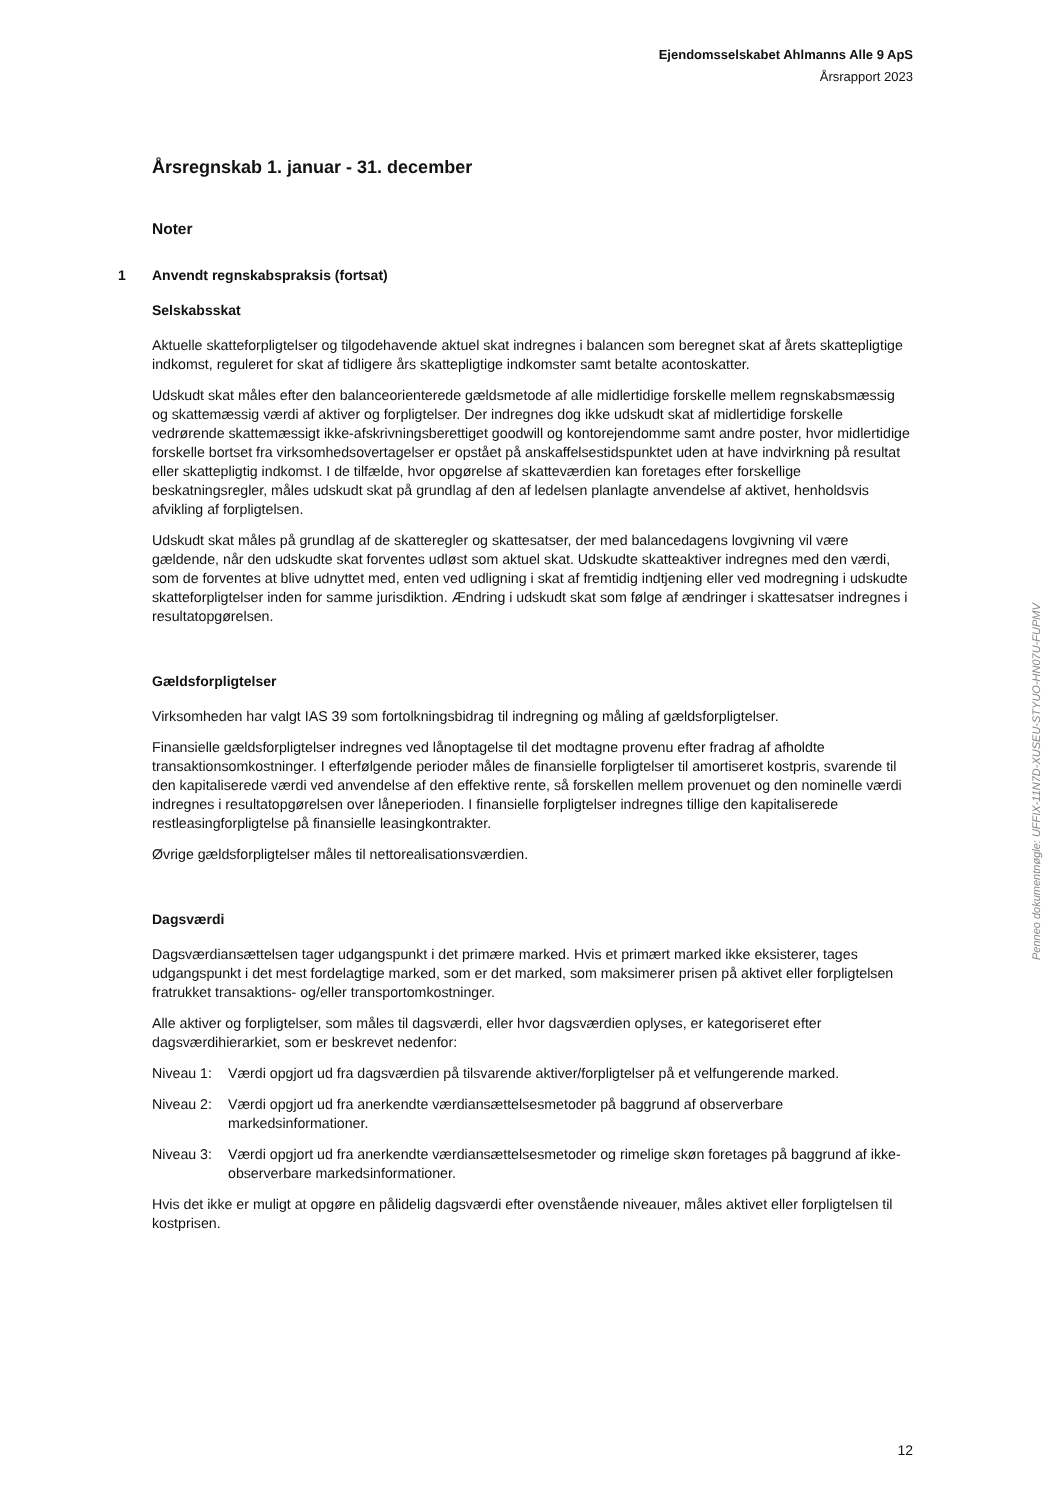Ejendomsselskabet Ahlmanns Alle 9 ApS
Årsrapport 2023
Årsregnskab 1. januar - 31. december
Noter
1 Anvendt regnskabspraksis (fortsat)
Selskabsskat
Aktuelle skatteforpligtelser og tilgodehavende aktuel skat indregnes i balancen som beregnet skat af årets skattepligtige indkomst, reguleret for skat af tidligere års skattepligtige indkomster samt betalte acontoskatter.
Udskudt skat måles efter den balanceorienterede gældsmetode af alle midlertidige forskelle mellem regnskabsmæssig og skattemæssig værdi af aktiver og forpligtelser. Der indregnes dog ikke udskudt skat af midlertidige forskelle vedrørende skattemæssigt ikke-afskrivningsberettiget goodwill og kontorejendomme samt andre poster, hvor midlertidige forskelle bortset fra virksomhedsovertagelser er opstået på anskaffelsestidspunktet uden at have indvirkning på resultat eller skattepligtig indkomst. I de tilfælde, hvor opgørelse af skatteværdien kan foretages efter forskellige beskatningsregler, måles udskudt skat på grundlag af den af ledelsen planlagte anvendelse af aktivet, henholdsvis afvikling af forpligtelsen.
Udskudt skat måles på grundlag af de skatteregler og skattesatser, der med balancedagens lovgivning vil være gældende, når den udskudte skat forventes udløst som aktuel skat. Udskudte skatteaktiver indregnes med den værdi, som de forventes at blive udnyttet med, enten ved udligning i skat af fremtidig indtjening eller ved modregning i udskudte skatteforpligtelser inden for samme jurisdiktion. Ændring i udskudt skat som følge af ændringer i skattesatser indregnes i resultatopgørelsen.
Gældsforpligtelser
Virksomheden har valgt IAS 39 som fortolkningsbidrag til indregning og måling af gældsforpligtelser.
Finansielle gældsforpligtelser indregnes ved lånoptagelse til det modtagne provenu efter fradrag af afholdte transaktionsomkostninger. I efterfølgende perioder måles de finansielle forpligtelser til amortiseret kostpris, svarende til den kapitaliserede værdi ved anvendelse af den effektive rente, så forskellen mellem provenuet og den nominelle værdi indregnes i resultatopgørelsen over låneperioden. I finansielle forpligtelser indregnes tillige den kapitaliserede restleasingforpligtelse på finansielle leasingkontrakter.
Øvrige gældsforpligtelser måles til nettorealisationsværdien.
Dagsværdi
Dagsværdiansættelsen tager udgangspunkt i det primære marked. Hvis et primært marked ikke eksisterer, tages udgangspunkt i det mest fordelagtige marked, som er det marked, som maksimerer prisen på aktivet eller forpligtelsen fratrukket transaktions- og/eller transportomkostninger.
Alle aktiver og forpligtelser, som måles til dagsværdi, eller hvor dagsværdien oplyses, er kategoriseret efter dagsværdihierarkiet, som er beskrevet nedenfor:
Niveau 1: Værdi opgjort ud fra dagsværdien på tilsvarende aktiver/forpligtelser på et velfungerende marked.
Niveau 2: Værdi opgjort ud fra anerkendte værdiansættelsesmetoder på baggrund af observerbare markedsinformationer.
Niveau 3: Værdi opgjort ud fra anerkendte værdiansættelsesmetoder og rimelige skøn foretages på baggrund af ikke-observerbare markedsinformationer.
Hvis det ikke er muligt at opgøre en pålidelig dagsværdi efter ovenstående niveauer, måles aktivet eller forpligtelsen til kostprisen.
Penneo dokumentnøgle: UFFIX-11N7D-XUSEU-STYUO-HN07U-FUPMV
12